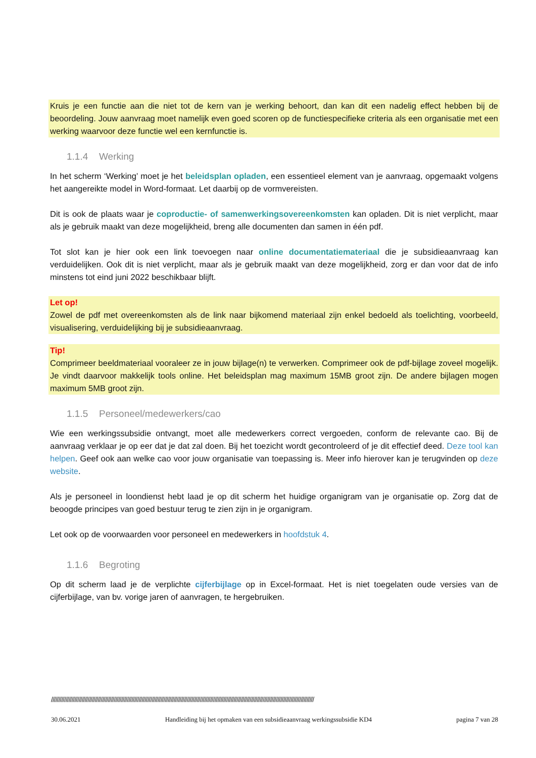Kruis je een functie aan die niet tot de kern van je werking behoort, dan kan dit een nadelig effect hebben bij de beoordeling. Jouw aanvraag moet namelijk even goed scoren op de functiespecifieke criteria als een organisatie met een werking waarvoor deze functie wel een kernfunctie is.
1.1.4 Werking
In het scherm ‘Werking’ moet je het beleidsplan opladen, een essentieel element van je aanvraag, opgemaakt volgens het aangereikte model in Word-formaat. Let daarbij op de vormvereisten.
Dit is ook de plaats waar je coproductie- of samenwerkingsovereenkomsten kan opladen. Dit is niet verplicht, maar als je gebruik maakt van deze mogelijkheid, breng alle documenten dan samen in één pdf.
Tot slot kan je hier ook een link toevoegen naar online documentatiemateriaal die je subsidieaanvraag kan verduidelijken. Ook dit is niet verplicht, maar als je gebruik maakt van deze mogelijkheid, zorg er dan voor dat de info minstens tot eind juni 2022 beschikbaar blijft.
Let op!
Zowel de pdf met overeenkomsten als de link naar bijkomend materiaal zijn enkel bedoeld als toelichting, voorbeeld, visualisering, verduidelijking bij je subsidieaanvraag.
Tip!
Comprimeer beeldmateriaal vooraleer ze in jouw bijlage(n) te verwerken. Comprimeer ook de pdf-bijlage zoveel mogelijk. Je vindt daarvoor makkelijk tools online. Het beleidsplan mag maximum 15MB groot zijn. De andere bijlagen mogen maximum 5MB groot zijn.
1.1.5 Personeel/medewerkers/cao
Wie een werkingssubsidie ontvangt, moet alle medewerkers correct vergoeden, conform de relevante cao. Bij de aanvraag verklaar je op eer dat je dat zal doen. Bij het toezicht wordt gecontroleerd of je dit effectief deed. Deze tool kan helpen. Geef ook aan welke cao voor jouw organisatie van toepassing is. Meer info hierover kan je terugvinden op deze website.
Als je personeel in loondienst hebt laad je op dit scherm het huidige organigram van je organisatie op. Zorg dat de beoogde principes van goed bestuur terug te zien zijn in je organigram.
Let ook op de voorwaarden voor personeel en medewerkers in hoofdstuk 4.
1.1.6 Begroting
Op dit scherm laad je de verplichte cijferbijlage op in Excel-formaat. Het is niet toegelaten oude versies van de cijferbijlage, van bv. vorige jaren of aanvragen, te hergebruiken.
////////////////////////////////////////////////////////////////////////////////////////////////////////////////////////////////////////////////////////////////////////////////////
30.06.2021 Handleiding bij het opmaken van een subsidieaanvraag werkingssubsidie KD4 pagina 7 van 28